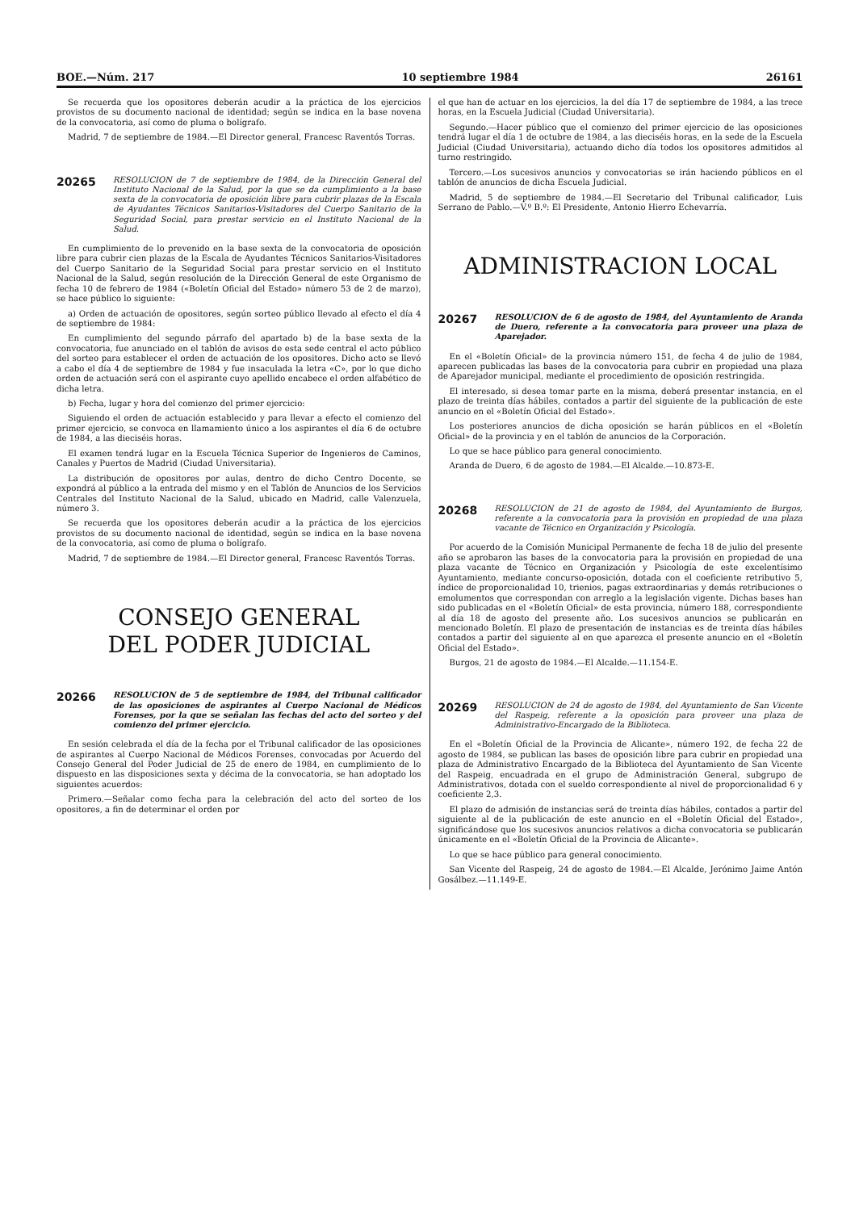BOE.—Núm. 217 10 septiembre 1984 26161
Se recuerda que los opositores deberán acudir a la práctica de los ejercicios provistos de su documento nacional de identidad; según se indica en la base novena de la convocatoria, así como de pluma o bolígrafo.
Madrid, 7 de septiembre de 1984.—El Director general, Francesc Raventós Torras.
20265 RESOLUCION de 7 de septiembre de 1984, de la Dirección General del Instituto Nacional de la Salud, por la que se da cumplimiento a la base sexta de la convocatoria de oposición libre para cubrir plazas de la Escala de Ayudantes Técnicos Sanitarios-Visitadores del Cuerpo Sanitario de la Seguridad Social, para prestar servicio en el Instituto Nacional de la Salud.
En cumplimiento de lo prevenido en la base sexta de la convocatoria de oposición libre para cubrir cien plazas de la Escala de Ayudantes Técnicos Sanitarios-Visitadores del Cuerpo Sanitario de la Seguridad Social para prestar servicio en el Instituto Nacional de la Salud, según resolución de la Dirección General de este Organismo de fecha 10 de febrero de 1984 («Boletín Oficial del Estado» número 53 de 2 de marzo), se hace público lo siguiente:
a) Orden de actuación de opositores, según sorteo público llevado al efecto el día 4 de septiembre de 1984:
En cumplimiento del segundo párrafo del apartado b) de la base sexta de la convocatoria, fue anunciado en el tablón de avisos de esta sede central el acto público del sorteo para establecer el orden de actuación de los opositores. Dicho acto se llevó a cabo el día 4 de septiembre de 1984 y fue insaculada la letra «C», por lo que dicho orden de actuación será con el aspirante cuyo apellido encabece el orden alfabético de dicha letra.
b) Fecha, lugar y hora del comienzo del primer ejercicio:
Siguiendo el orden de actuación establecido y para llevar a efecto el comienzo del primer ejercicio, se convoca en llamamiento único a los aspirantes el día 6 de octubre de 1984, a las dieciséis horas.
El examen tendrá lugar en la Escuela Técnica Superior de Ingenieros de Caminos, Canales y Puertos de Madrid (Ciudad Universitaria).
La distribución de opositores por aulas, dentro de dicho Centro Docente, se expondrá al público a la entrada del mismo y en el Tablón de Anuncios de los Servicios Centrales del Instituto Nacional de la Salud, ubicado en Madrid, calle Valenzuela, número 3.
Se recuerda que los opositores deberán acudir a la práctica de los ejercicios provistos de su documento nacional de identidad, según se indica en la base novena de la convocatoria, así como de pluma o bolígrafo.
Madrid, 7 de septiembre de 1984.—El Director general, Francesc Raventós Torras.
CONSEJO GENERAL
DEL PODER JUDICIAL
20266 RESOLUCION de 5 de septiembre de 1984, del Tribunal calificador de las oposiciones de aspirantes al Cuerpo Nacional de Médicos Forenses, por la que se señalan las fechas del acto del sorteo y del comienzo del primer ejercicio.
En sesión celebrada el día de la fecha por el Tribunal calificador de las oposiciones de aspirantes al Cuerpo Nacional de Médicos Forenses, convocadas por Acuerdo del Consejo General del Poder Judicial de 25 de enero de 1984, en cumplimiento de lo dispuesto en las disposiciones sexta y décima de la convocatoria, se han adoptado los siguientes acuerdos:
Primero.—Señalar como fecha para la celebración del acto del sorteo de los opositores, a fin de determinar el orden por
el que han de actuar en los ejercicios, la del día 17 de septiembre de 1984, a las trece horas, en la Escuela Judicial (Ciudad Universitaria).
Segundo.—Hacer público que el comienzo del primer ejercicio de las oposiciones tendrá lugar el día 1 de octubre de 1984, a las dieciséis horas, en la sede de la Escuela Judicial (Ciudad Universitaria), actuando dicho día todos los opositores admitidos al turno restringido.
Tercero.—Los sucesivos anuncios y convocatorias se irán haciendo públicos en el tablón de anuncios de dicha Escuela Judicial.
Madrid, 5 de septiembre de 1984.—El Secretario del Tribunal calificador, Luis Serrano de Pablo.—V.º B.º: El Presidente, Antonio Hierro Echevarría.
ADMINISTRACION LOCAL
20267 RESOLUCION de 6 de agosto de 1984, del Ayuntamiento de Aranda de Duero, referente a la convocatoria para proveer una plaza de Aparejador.
En el «Boletín Oficial» de la provincia número 151, de fecha 4 de julio de 1984, aparecen publicadas las bases de la convocatoria para cubrir en propiedad una plaza de Aparejador municipal, mediante el procedimiento de oposición restringida.
El interesado, si desea tomar parte en la misma, deberá presentar instancia, en el plazo de treinta días hábiles, contados a partir del siguiente de la publicación de este anuncio en el «Boletín Oficial del Estado».
Los posteriores anuncios de dicha oposición se harán públicos en el «Boletín Oficial» de la provincia y en el tablón de anuncios de la Corporación.
Lo que se hace público para general conocimiento.
Aranda de Duero, 6 de agosto de 1984.—El Alcalde.—10.873-E.
20268 RESOLUCION de 21 de agosto de 1984, del Ayuntamiento de Burgos, referente a la convocatoria para la provisión en propiedad de una plaza vacante de Técnico en Organización y Psicología.
Por acuerdo de la Comisión Municipal Permanente de fecha 18 de julio del presente año se aprobaron las bases de la convocatoria para la provisión en propiedad de una plaza vacante de Técnico en Organización y Psicología de este excelentísimo Ayuntamiento, mediante concurso-oposición, dotada con el coeficiente retributivo 5, índice de proporcionalidad 10, trienios, pagas extraordinarias y demás retribuciones o emolumentos que correspondan con arreglo a la legislación vigente. Dichas bases han sido publicadas en el «Boletín Oficial» de esta provincia, número 188, correspondiente al día 18 de agosto del presente año. Los sucesivos anuncios se publicarán en mencionado Boletín. El plazo de presentación de instancias es de treinta días hábiles contados a partir del siguiente al en que aparezca el presente anuncio en el «Boletín Oficial del Estado».
Burgos, 21 de agosto de 1984.—El Alcalde.—11.154-E.
20269 RESOLUCION de 24 de agosto de 1984, del Ayuntamiento de San Vicente del Raspeig, referente a la oposición para proveer una plaza de Administrativo-Encargado de la Biblioteca.
En el «Boletín Oficial de la Provincia de Alicante», número 192, de fecha 22 de agosto de 1984, se publican las bases de oposición libre para cubrir en propiedad una plaza de Administrativo Encargado de la Biblioteca del Ayuntamiento de San Vicente del Raspeig, encuadrada en el grupo de Administración General, subgrupo de Administrativos, dotada con el sueldo correspondiente al nivel de proporcionalidad 6 y coeficiente 2,3.
El plazo de admisión de instancias será de treinta días hábiles, contados a partir del siguiente al de la publicación de este anuncio en el «Boletín Oficial del Estado», significándose que los sucesivos anuncios relativos a dicha convocatoria se publicarán únicamente en el «Boletín Oficial de la Provincia de Alicante».
Lo que se hace público para general conocimiento.
San Vicente del Raspeig, 24 de agosto de 1984.—El Alcalde, Jerónimo Jaime Antón Gosálbez.—11.149-E.